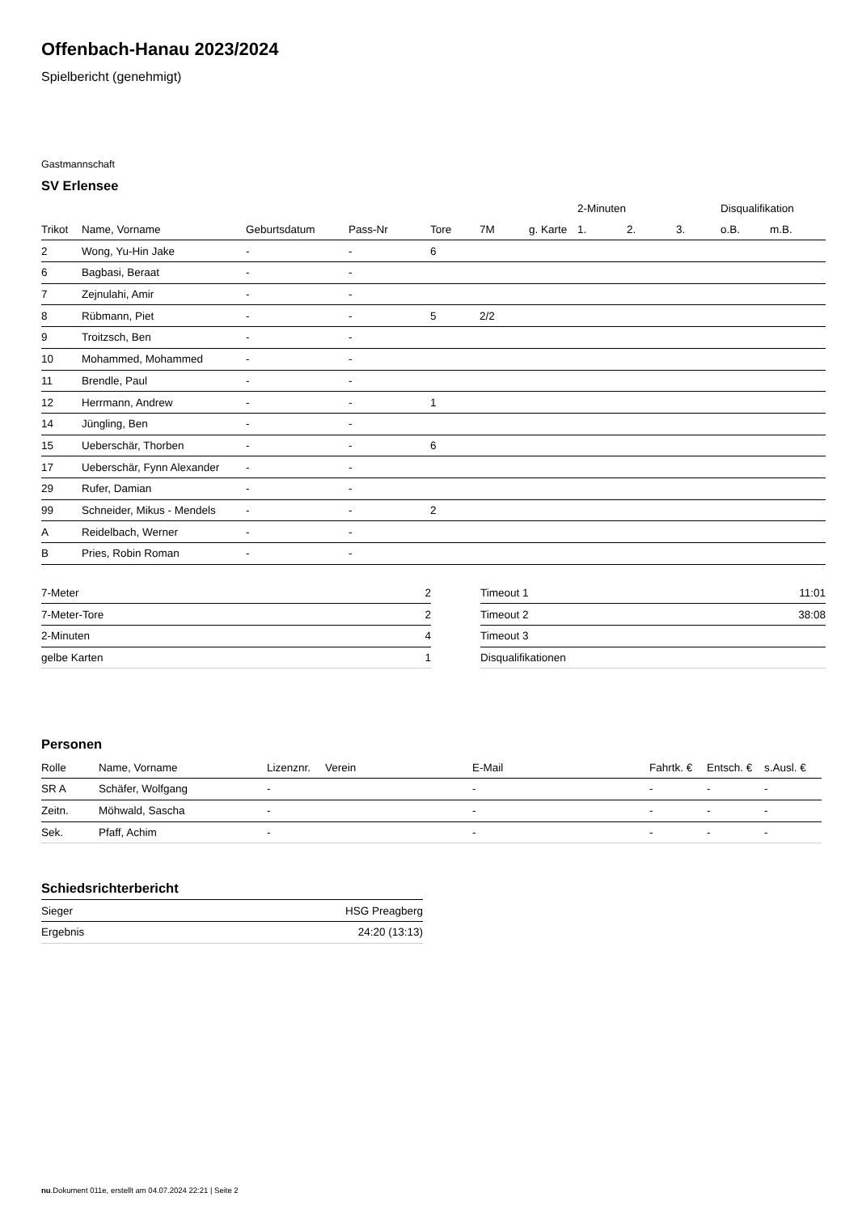Offenbach-Hanau 2023/2024
Spielbericht (genehmigt)
Gastmannschaft
SV Erlensee
| | | | | | | | 2-Minuten | | | Disqualifikation | |
| Trikot | Name, Vorname | Geburtsdatum | Pass-Nr | Tore | 7M | g. Karte | 1. | 2. | 3. | o.B. | m.B. |
| 2 | Wong, Yu-Hin Jake | - | - | 6 | | | | | | | |
| 6 | Bagbasi, Beraat | - | - | | | | | | | | |
| 7 | Zejnulahi, Amir | - | - | | | | | | | | |
| 8 | Rübmann, Piet | - | - | 5 | 2/2 | | | | | | |
| 9 | Troitzsch, Ben | - | - | | | | | | | | |
| 10 | Mohammed, Mohammed | - | - | | | | | | | | |
| 11 | Brendle, Paul | - | - | | | | | | | | |
| 12 | Herrmann, Andrew | - | - | 1 | | | | | | | |
| 14 | Jüngling, Ben | - | - | | | | | | | | |
| 15 | Ueberschär, Thorben | - | - | 6 | | | | | | | |
| 17 | Ueberschär, Fynn Alexander | - | - | | | | | | | | |
| 29 | Rufer, Damian | - | - | | | | | | | | |
| 99 | Schneider, Mikus - Mendels | - | - | 2 | | | | | | | |
| A | Reidelbach, Werner | - | - | | | | | | | | |
| B | Pries, Robin Roman | - | - | | | | | | | | |
| 7-Meter | 2 |
| 7-Meter-Tore | 2 |
| 2-Minuten | 4 |
| gelbe Karten | 1 |
| Timeout 1 | 11:01 |
| Timeout 2 | 38:08 |
| Timeout 3 | |
| Disqualifikationen | |
Personen
| Rolle | Name, Vorname | Lizenznr. | Verein | E-Mail | Fahrtk. € | Entsch. € | s.Ausl. € |
| --- | --- | --- | --- | --- | --- | --- | --- |
| SR A | Schäfer, Wolfgang | - | | - | - | - | - |
| Zeitn. | Möhwald, Sascha | - | | - | - | - | - |
| Sek. | Pfaff, Achim | - | | - | - | - | - |
Schiedsrichterbericht
| Sieger | HSG Preagberg |
| Ergebnis | 24:20 (13:13) |
nu.Dokument 011e, erstellt am 04.07.2024 22:21 | Seite 2